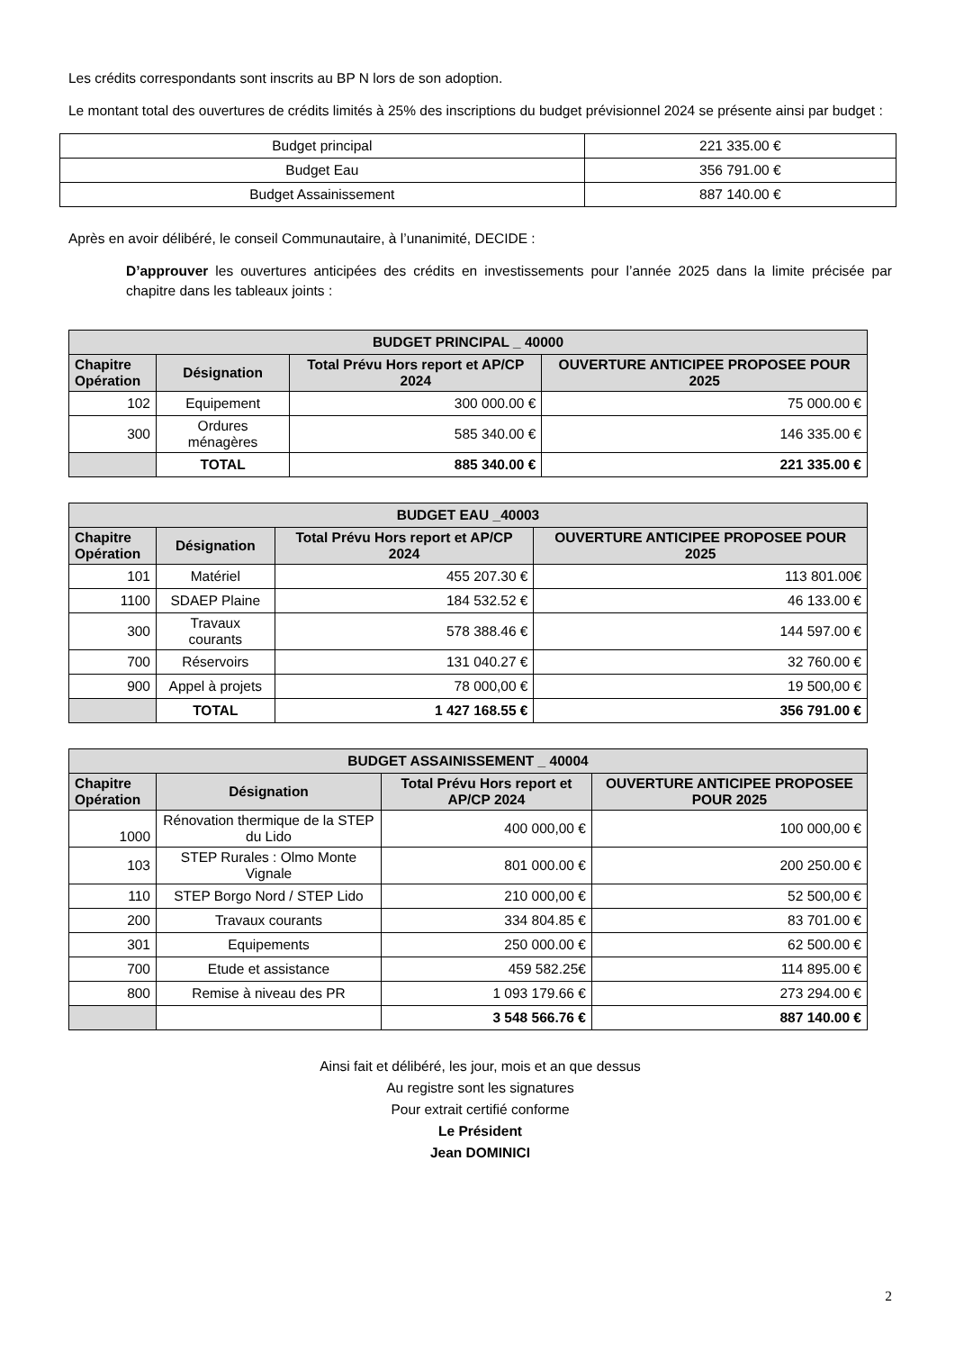Les crédits correspondants sont inscrits au BP N lors de son adoption.
Le montant total des ouvertures de crédits limités à 25% des inscriptions du budget prévisionnel 2024 se présente ainsi par budget :
| Budget principal | 221 335.00 € |
| Budget Eau | 356 791.00 € |
| Budget Assainissement | 887 140.00 € |
Après en avoir délibéré, le conseil Communautaire, à l’unanimité, DECIDE :
D’approuver les ouvertures anticipées des crédits en investissements pour l’année 2025 dans la limite précisée par chapitre dans les tableaux joints :
| BUDGET PRINCIPAL _ 40000 | | | |
| --- | --- | --- | --- |
| Chapitre Opération | Désignation | Total Prévu Hors report et AP/CP 2024 | OUVERTURE ANTICIPEE PROPOSEE POUR 2025 |
| 102 | Equipement | 300 000.00 € | 75 000.00 € |
| 300 | Ordures ménagères | 585 340.00 € | 146 335.00 € |
| | TOTAL | 885 340.00 € | 221 335.00 € |
| BUDGET EAU _40003 | | | |
| --- | --- | --- | --- |
| Chapitre Opération | Désignation | Total Prévu Hors report et AP/CP 2024 | OUVERTURE ANTICIPEE PROPOSEE POUR 2025 |
| 101 | Matériel | 455 207.30 € | 113 801.00€ |
| 1100 | SDAEP Plaine | 184 532.52 € | 46 133.00 € |
| 300 | Travaux courants | 578 388.46 € | 144 597.00 € |
| 700 | Réservoirs | 131 040.27 € | 32 760.00 € |
| 900 | Appel à projets | 78 000,00 € | 19 500,00 € |
| | TOTAL | 1 427 168.55 € | 356 791.00 € |
| BUDGET ASSAINISSEMENT _ 40004 | | | |
| --- | --- | --- | --- |
| Chapitre Opération | Désignation | Total Prévu Hors report et AP/CP 2024 | OUVERTURE ANTICIPEE PROPOSEE POUR 2025 |
| 1000 | Rénovation thermique de la STEP du Lido | 400 000,00 € | 100 000,00 € |
| 103 | STEP Rurales : Olmo Monte Vignale | 801 000.00 € | 200 250.00 € |
| 110 | STEP Borgo Nord / STEP Lido | 210 000,00 € | 52 500,00 € |
| 200 | Travaux courants | 334 804.85 € | 83 701.00 € |
| 301 | Equipements | 250 000.00 € | 62 500.00 € |
| 700 | Etude et assistance | 459 582.25€ | 114 895.00 € |
| 800 | Remise à niveau des PR | 1 093 179.66 € | 273 294.00 € |
| | | 3 548 566.76 € | 887 140.00 € |
Ainsi fait et délibéré, les jour, mois et an que dessus
Au registre sont les signatures
Pour extrait certifié conforme
Le Président
Jean DOMINICI
2